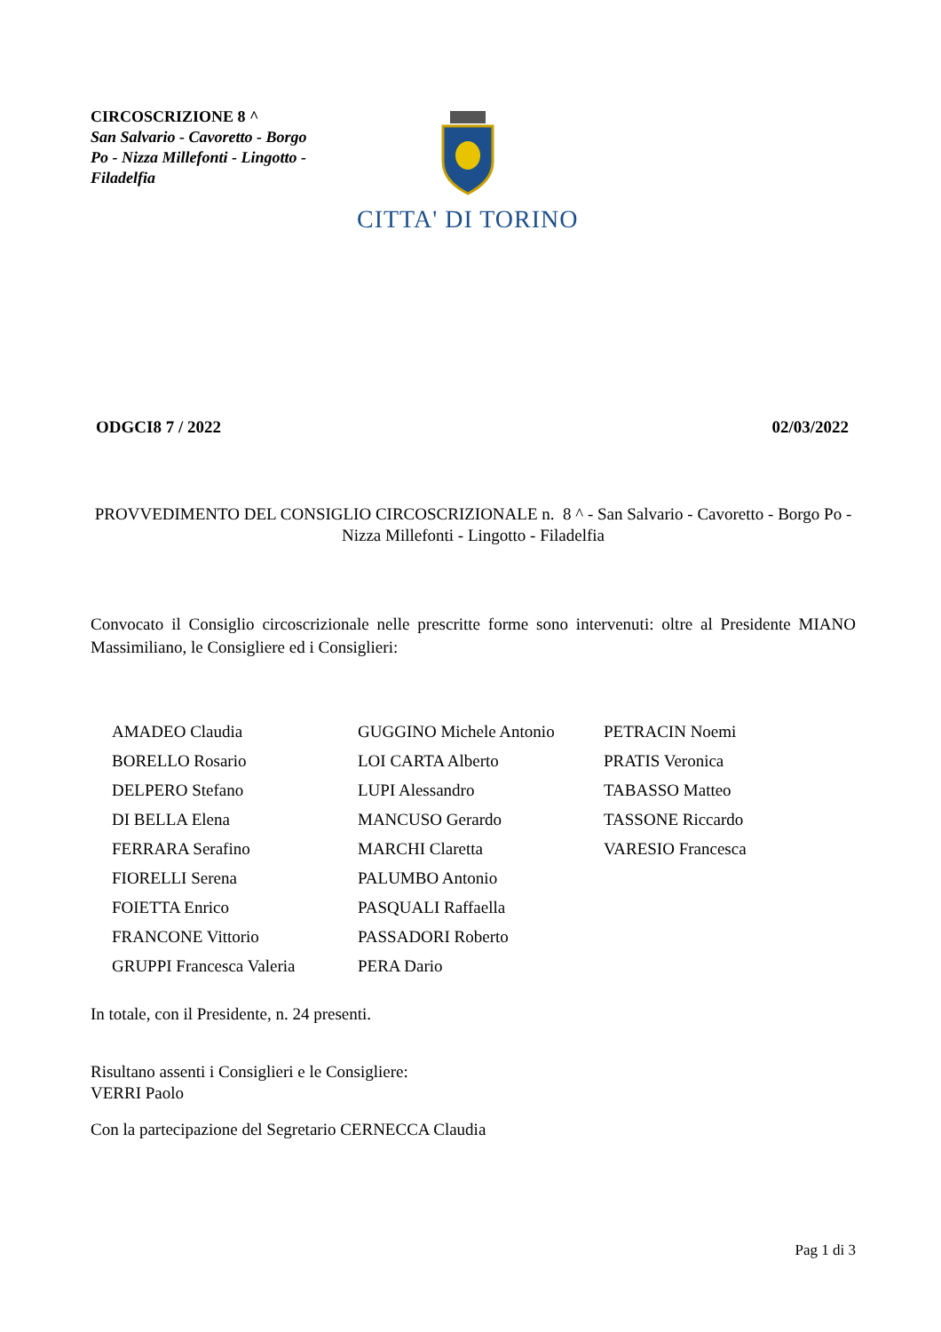CIRCOSCRIZIONE 8 ^
San Salvario - Cavoretto - Borgo Po - Nizza Millefonti - Lingotto - Filadelfia
CITTA' DI TORINO
ODGCI8 7 / 2022 02/03/2022
PROVVEDIMENTO DEL CONSIGLIO CIRCOSCRIZIONALE n. 8 ^ - San Salvario - Cavoretto - Borgo Po - Nizza Millefonti - Lingotto - Filadelfia
Convocato il Consiglio circoscrizionale nelle prescritte forme sono intervenuti: oltre al Presidente MIANO Massimiliano, le Consigliere ed i Consiglieri:
| AMADEO Claudia | GUGGINO Michele Antonio | PETRACIN Noemi |
| BORELLO Rosario | LOI CARTA Alberto | PRATIS Veronica |
| DELPERO Stefano | LUPI Alessandro | TABASSO Matteo |
| DI BELLA Elena | MANCUSO Gerardo | TASSONE Riccardo |
| FERRARA Serafino | MARCHI Claretta | VARESIO Francesca |
| FIORELLI Serena | PALUMBO Antonio | |
| FOIETTA Enrico | PASQUALI Raffaella | |
| FRANCONE Vittorio | PASSADORI Roberto | |
| GRUPPI Francesca Valeria | PERA Dario | |
In totale, con il Presidente, n. 24 presenti.
Risultano assenti i Consiglieri e le Consigliere:
VERRI Paolo
Con la partecipazione del Segretario CERNECCA Claudia
Pag 1 di 3